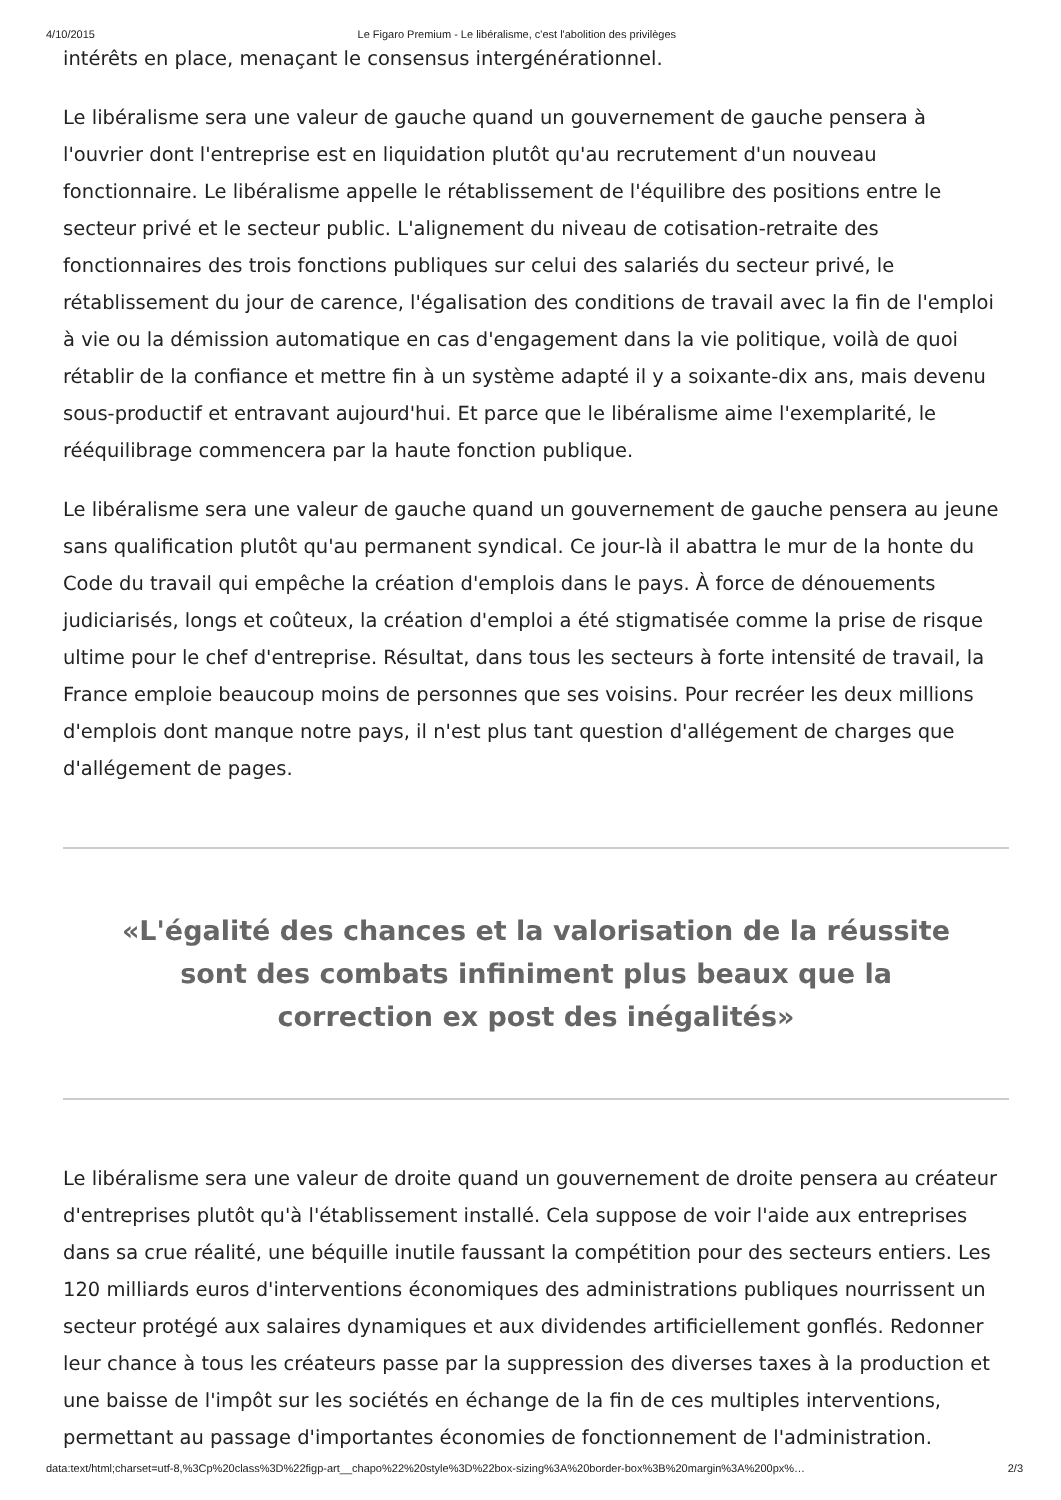4/10/2015 Le Figaro Premium - Le libéralisme, c'est l'abolition des privilèges
intérêts en place, menaçant le consensus intergénérationnel.
Le libéralisme sera une valeur de gauche quand un gouvernement de gauche pensera à l'ouvrier dont l'entreprise est en liquidation plutôt qu'au recrutement d'un nouveau fonctionnaire. Le libéralisme appelle le rétablissement de l'équilibre des positions entre le secteur privé et le secteur public. L'alignement du niveau de cotisation-retraite des fonctionnaires des trois fonctions publiques sur celui des salariés du secteur privé, le rétablissement du jour de carence, l'égalisation des conditions de travail avec la fin de l'emploi à vie ou la démission automatique en cas d'engagement dans la vie politique, voilà de quoi rétablir de la confiance et mettre fin à un système adapté il y a soixante-dix ans, mais devenu sous-productif et entravant aujourd'hui. Et parce que le libéralisme aime l'exemplarité, le rééquilibrage commencera par la haute fonction publique.
Le libéralisme sera une valeur de gauche quand un gouvernement de gauche pensera au jeune sans qualification plutôt qu'au permanent syndical. Ce jour-là il abattra le mur de la honte du Code du travail qui empêche la création d'emplois dans le pays. À force de dénouements judiciarisés, longs et coûteux, la création d'emploi a été stigmatisée comme la prise de risque ultime pour le chef d'entreprise. Résultat, dans tous les secteurs à forte intensité de travail, la France emploie beaucoup moins de personnes que ses voisins. Pour recréer les deux millions d'emplois dont manque notre pays, il n'est plus tant question d'allégement de charges que d'allégement de pages.
«L'égalité des chances et la valorisation de la réussite sont des combats infiniment plus beaux que la correction ex post des inégalités»
Le libéralisme sera une valeur de droite quand un gouvernement de droite pensera au créateur d'entreprises plutôt qu'à l'établissement installé. Cela suppose de voir l'aide aux entreprises dans sa crue réalité, une béquille inutile faussant la compétition pour des secteurs entiers. Les 120 milliards euros d'interventions économiques des administrations publiques nourrissent un secteur protégé aux salaires dynamiques et aux dividendes artificiellement gonflés. Redonner leur chance à tous les créateurs passe par la suppression des diverses taxes à la production et une baisse de l'impôt sur les sociétés en échange de la fin de ces multiples interventions, permettant au passage d'importantes économies de fonctionnement de l'administration.
data:text/html;charset=utf-8,%3Cp%20class%3D%22figp-art__chapo%22%20style%3D%22box-sizing%3A%20border-box%3B%20margin%3A%200px%… 2/3